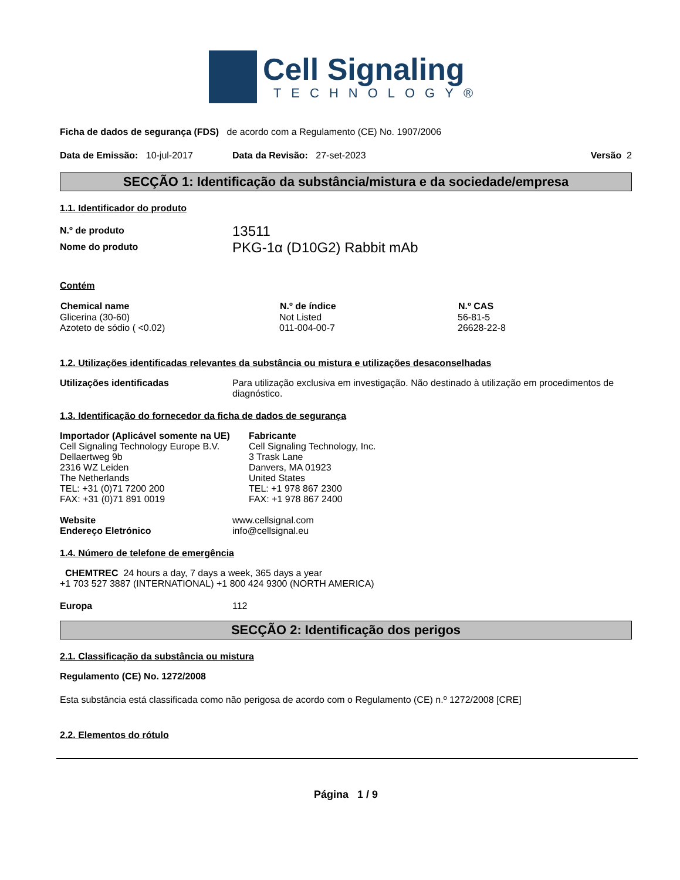Cell Signaling
TECHNOLOGY®
Ficha de dados de segurança (FDS) de acordo com a Regulamento (CE) No. 1907/2006
Data de Emissão: 10-jul-2017 Data da Revisão: 27-set-2023 Versão 2
SECÇÃO 1: Identificação da substância/mistura e da sociedade/empresa
1.1. Identificador do produto
N.º de produto 13511
Nome do produto PKG-1α (D10G2) Rabbit mAb
Contém
| Chemical name | N.º de índice | N.º CAS |
| --- | --- | --- |
| Glicerina (30-60) | Not Listed | 56-81-5 |
| Azoteto de sódio ( <0.02) | 011-004-00-7 | 26628-22-8 |
1.2. Utilizações identificadas relevantes da substância ou mistura e utilizações desaconselhadas
Utilizações identificadas Para utilização exclusiva em investigação. Não destinado à utilização em procedimentos de diagnóstico.
1.3. Identificação do fornecedor da ficha de dados de segurança
Importador (Aplicável somente na UE)
Cell Signaling Technology Europe B.V.
Dellaertweg 9b
2316 WZ Leiden
The Netherlands
TEL: +31 (0)71 7200 200
FAX: +31 (0)71 891 0019
Fabricante
Cell Signaling Technology, Inc.
3 Trask Lane
Danvers, MA 01923
United States
TEL: +1 978 867 2300
FAX: +1 978 867 2400
Website
Endereço Eletrónico www.cellsignal.com
info@cellsignal.eu
1.4. Número de telefone de emergência
CHEMTREC 24 hours a day, 7 days a week, 365 days a year
+1 703 527 3887 (INTERNATIONAL) +1 800 424 9300 (NORTH AMERICA)
Europa 112
SECÇÃO 2: Identificação dos perigos
2.1. Classificação da substância ou mistura
Regulamento (CE) No. 1272/2008
Esta substância está classificada como não perigosa de acordo com o Regulamento (CE) n.º 1272/2008 [CRE]
2.2. Elementos do rótulo
Página 1 / 9